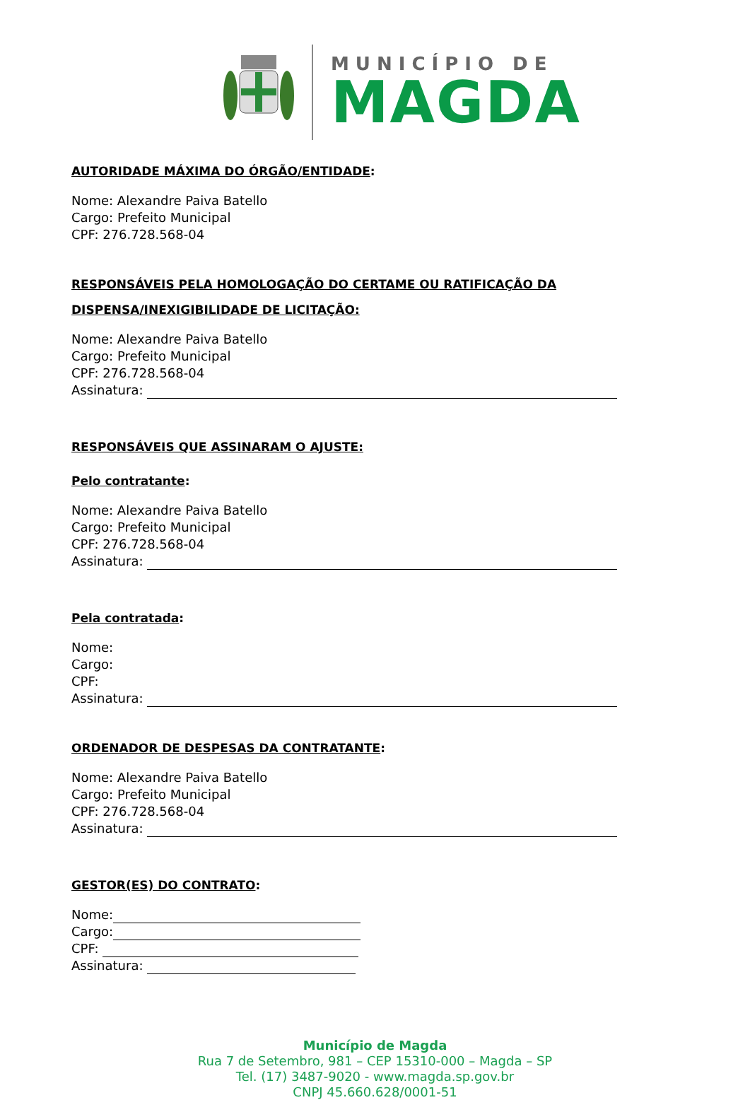MUNICÍPIO DE
MAGDA
AUTORIDADE MÁXIMA DO ÓRGÃO/ENTIDADE:
Nome: Alexandre Paiva Batello
Cargo: Prefeito Municipal
CPF: 276.728.568-04
RESPONSÁVEIS PELA HOMOLOGAÇÃO DO CERTAME OU RATIFICAÇÃO DA DISPENSA/INEXIGIBILIDADE DE LICITAÇÃO:
Nome: Alexandre Paiva Batello
Cargo: Prefeito Municipal
CPF: 276.728.568-04
Assinatura:
RESPONSÁVEIS QUE ASSINARAM O AJUSTE:
Pelo contratante:
Nome: Alexandre Paiva Batello
Cargo: Prefeito Municipal
CPF: 276.728.568-04
Assinatura:
Pela contratada:
Nome:
Cargo:
CPF:
Assinatura:
ORDENADOR DE DESPESAS DA CONTRATANTE:
Nome: Alexandre Paiva Batello
Cargo: Prefeito Municipal
CPF: 276.728.568-04
Assinatura:
GESTOR(ES) DO CONTRATO:
Nome:
Cargo:
CPF:
Assinatura:
Município de Magda
Rua 7 de Setembro, 981 – CEP 15310-000 – Magda – SP
Tel. (17) 3487-9020 - www.magda.sp.gov.br
CNPJ 45.660.628/0001-51